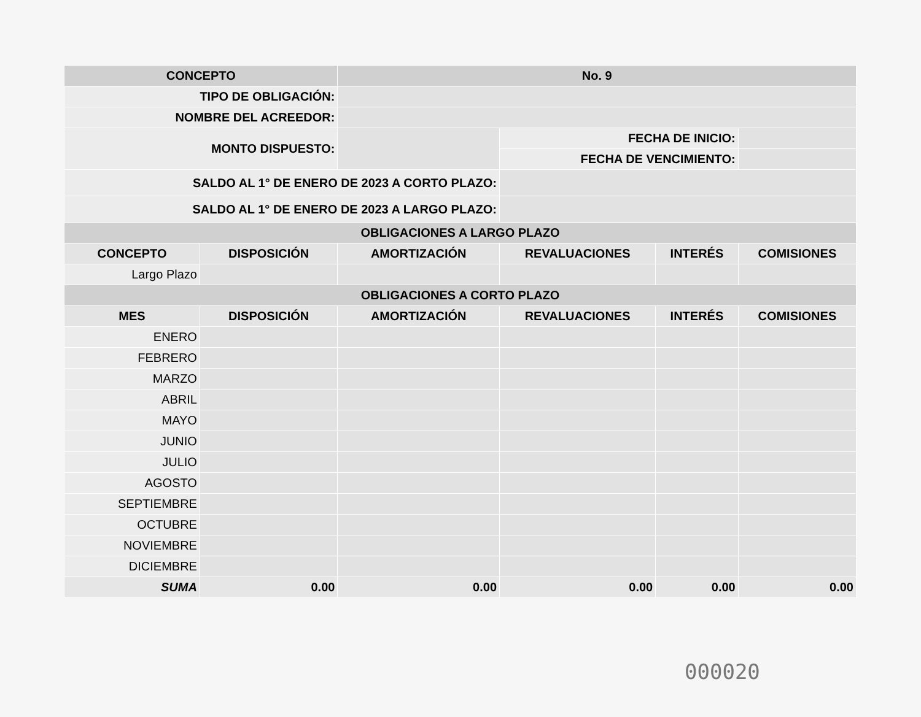| CONCEPTO | | No. 9 | | | |
| TIPO DE OBLIGACIÓN: | | | | | |
| NOMBRE DEL ACREEDOR: | | | | | |
| MONTO DISPUESTO: | | | FECHA DE INICIO: | | |
| | | | FECHA DE VENCIMIENTO: | | |
| SALDO AL 1° DE ENERO DE 2023 A CORTO PLAZO: | | | | | |
| SALDO AL 1° DE ENERO DE 2023 A LARGO PLAZO: | | | | | |
| OBLIGACIONES A LARGO PLAZO | | | | | |
| CONCEPTO | DISPOSICIÓN | AMORTIZACIÓN | REVALUACIONES | INTERÉS | COMISIONES |
| Largo Plazo | | | | | |
| OBLIGACIONES A CORTO PLAZO | | | | | |
| MES | DISPOSICIÓN | AMORTIZACIÓN | REVALUACIONES | INTERÉS | COMISIONES |
| ENERO | | | | | |
| FEBRERO | | | | | |
| MARZO | | | | | |
| ABRIL | | | | | |
| MAYO | | | | | |
| JUNIO | | | | | |
| JULIO | | | | | |
| AGOSTO | | | | | |
| SEPTIEMBRE | | | | | |
| OCTUBRE | | | | | |
| NOVIEMBRE | | | | | |
| DICIEMBRE | | | | | |
| SUMA | 0.00 | 0.00 | 0.00 | 0.00 | 0.00 |
000020